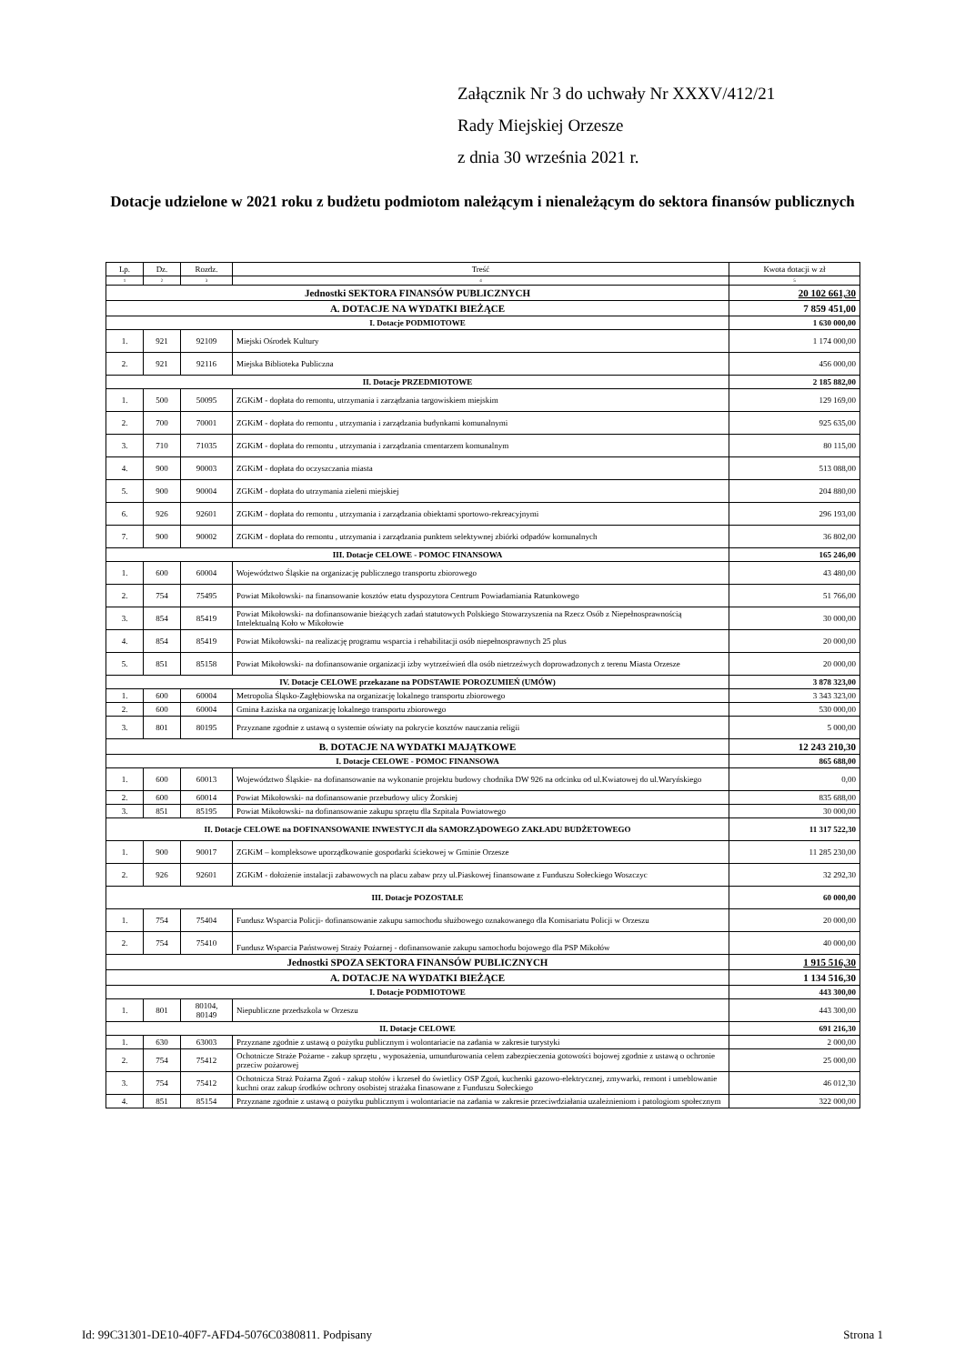Załącznik Nr 3 do uchwały Nr XXXV/412/21
Rady Miejskiej Orzesze
z dnia 30 września 2021 r.
Dotacje udzielone w 2021 roku z budżetu podmiotom należącym i nienależącym do sektora finansów publicznych
| Lp. | Dz. | Rozdz. | Treść | Kwota dotacji w zł |
| --- | --- | --- | --- | --- |
| 1 | 2 | 3 | 4 | 5 |
| Jednostki SEKTORA FINANSÓW PUBLICZNYCH | | | | 20 102 661,30 |
| A. DOTACJE NA WYDATKI BIEŻĄCE | | | | 7 859 451,00 |
| I. Dotacje PODMIOTOWE | | | | 1 630 000,00 |
| 1. | 921 | 92109 | Miejski Ośrodek Kultury | 1 174 000,00 |
| 2. | 921 | 92116 | Miejska Biblioteka Publiczna | 456 000,00 |
| II. Dotacje PRZEDMIOTOWE | | | | 2 185 882,00 |
| 1. | 500 | 50095 | ZGKiM - dopłata do remontu, utrzymania i zarządzania targowiskiem miejskim | 129 169,00 |
| 2. | 700 | 70001 | ZGKiM - dopłata do remontu , utrzymania i zarządzania budynkami komunalnymi | 925 635,00 |
| 3. | 710 | 71035 | ZGKiM - dopłata do remontu , utrzymania i zarządzania cmentarzem komunalnym | 80 115,00 |
| 4. | 900 | 90003 | ZGKiM - dopłata do oczyszczania miasta | 513 088,00 |
| 5. | 900 | 90004 | ZGKiM - dopłata do utrzymania zieleni miejskiej | 204 880,00 |
| 6. | 926 | 92601 | ZGKiM - dopłata do remontu , utrzymania i zarządzania obiektami sportowo-rekreacyjnymi | 296 193,00 |
| 7. | 900 | 90002 | ZGKiM - dopłata do remontu , utrzymania i zarządzania punktem selektywnej zbiórki odpadów komunalnych | 36 802,00 |
| III. Dotacje CELOWE - POMOC FINANSOWA | | | | 165 246,00 |
| 1. | 600 | 60004 | Województwo Śląskie na organizację publicznego transportu zbiorowego | 43 480,00 |
| 2. | 754 | 75495 | Powiat Mikołowski- na finansowanie kosztów etatu dyspozytora Centrum Powiadamiania Ratunkowego | 51 766,00 |
| 3. | 854 | 85419 | Powiat Mikołowski- na dofinansowanie bieżących zadań statutowych Polskiego Stowarzyszenia na Rzecz Osób z Niepełnosprawnością Intelektualną Koło w Mikołowie | 30 000,00 |
| 4. | 854 | 85419 | Powiat Mikołowski- na realizację programu wsparcia i rehabilitacji osób niepełnosprawnych 25 plus | 20 000,00 |
| 5. | 851 | 85158 | Powiat Mikołowski- na dofinansowanie organizacji izby wytrzeźwień dla osób nietrzeźwych doprowadzonych z terenu Miasta Orzesze | 20 000,00 |
| IV. Dotacje CELOWE przekazane na PODSTAWIE POROZUMIEŃ (UMÓW) | | | | 3 878 323,00 |
| 1. | 600 | 60004 | Metropolia Śląsko-Zagłębiowska na organizację lokalnego transportu zbiorowego | 3 343 323,00 |
| 2. | 600 | 60004 | Gmina Łaziska na organizację lokalnego transportu zbiorowego | 530 000,00 |
| 3. | 801 | 80195 | Przyznane zgodnie z ustawą o systemie oświaty na pokrycie kosztów nauczania religii | 5 000,00 |
| B. DOTACJE NA WYDATKI MAJĄTKOWE | | | | 12 243 210,30 |
| I. Dotacje CELOWE - POMOC FINANSOWA | | | | 865 688,00 |
| 1. | 600 | 60013 | Województwo Śląskie- na dofinansowanie na wykonanie projektu budowy chodnika DW 926 na odcinku od ul.Kwiatowej do ul.Waryńskiego | 0,00 |
| 2. | 600 | 60014 | Powiat Mikołowski- na dofinansowanie przebudowy ulicy Żorskiej | 835 688,00 |
| 3. | 851 | 85195 | Powiat Mikołowski- na dofinansowanie zakupu sprzętu dla Szpitala Powiatowego | 30 000,00 |
| II. Dotacje CELOWE na DOFINANSOWANIE INWESTYCJI dla SAMORZĄDOWEGO ZAKŁADU BUDŻETOWEGO | | | | 11 317 522,30 |
| 1. | 900 | 90017 | ZGKiM – kompleksowe uporządkowanie gospodarki ściekowej w Gminie Orzesze | 11 285 230,00 |
| 2. | 926 | 92601 | ZGKiM - dołożenie instalacji zabawowych na placu zabaw przy ul.Piaskowej finansowane z Funduszu Sołeckiego Woszczyc | 32 292,30 |
| III. Dotacje POZOSTAŁE | | | | 60 000,00 |
| 1. | 754 | 75404 | Fundusz Wsparcia Policji- dofinansowanie zakupu samochodu służbowego oznakowanego dla Komisariatu Policji w Orzeszu | 20 000,00 |
| 2. | 754 | 75410 | Fundusz Wsparcia Państwowej Straży Pożarnej - dofinansowanie zakupu samochodu bojowego dla PSP Mikołów | 40 000,00 |
| Jednostki SPOZA SEKTORA FINANSÓW PUBLICZNYCH | | | | 1 915 516,30 |
| A. DOTACJE NA WYDATKI BIEŻĄCE | | | | 1 134 516,30 |
| I. Dotacje PODMIOTOWE | | | | 443 300,00 |
| 1. | 801 | 80104, 80149 | Niepubliczne przedszkola w Orzeszu | 443 300,00 |
| II. Dotacje CELOWE | | | | 691 216,30 |
| 1. | 630 | 63003 | Przyznane zgodnie z ustawą o pożytku publicznym i wolontariacie na zadania w zakresie turystyki | 2 000,00 |
| 2. | 754 | 75412 | Ochotnicze Straże Pożarne - zakup sprzętu , wyposażenia, umundurowania celem zabezpieczenia gotowości bojowej zgodnie z ustawą o ochronie przeciw pożarowej | 25 000,00 |
| 3. | 754 | 75412 | Ochotnicza Straż Pożarna Zgoń - zakup stołów i krzeseł do świetlicy OSP Zgoń, kuchenki gazowo-elektrycznej, zmywarki, remont i umeblowanie kuchni oraz zakup środków ochrony osobistej strażaka finasowane z Funduszu Sołeckiego | 46 012,30 |
| 4. | 851 | 85154 | Przyznane zgodnie z ustawą o pożytku publicznym i wolontariacie na zadania w zakresie przeciwdziałania uzależnieniom i patologiom społecznym | 322 000,00 |
Id: 99C31301-DE10-40F7-AFD4-5076C0380811. Podpisany Strona 1